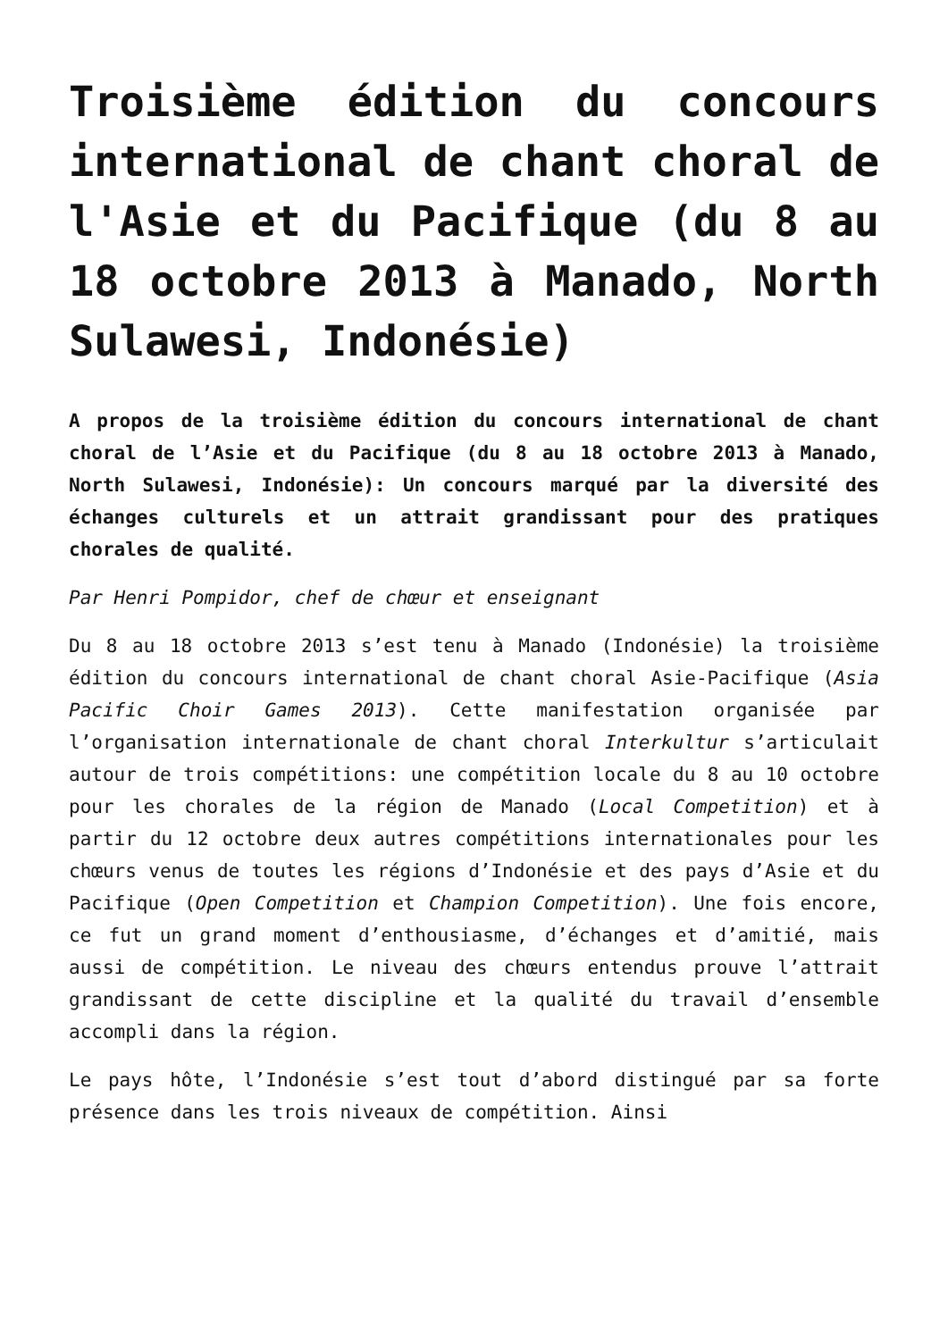Troisième édition du concours international de chant choral de l'Asie et du Pacifique (du 8 au 18 octobre 2013 à Manado, North Sulawesi, Indonésie)
A propos de la troisième édition du concours international de chant choral de l’Asie et du Pacifique (du 8 au 18 octobre 2013 à Manado, North Sulawesi, Indonésie): Un concours marqué par la diversité des échanges culturels et un attrait grandissant pour des pratiques chorales de qualité.
Par Henri Pompidor, chef de chœur et enseignant
Du 8 au 18 octobre 2013 s’est tenu à Manado (Indonésie) la troisième édition du concours international de chant choral Asie-Pacifique (Asia Pacific Choir Games 2013). Cette manifestation organisée par l’organisation internationale de chant choral Interkultur s’articulait autour de trois compétitions: une compétition locale du 8 au 10 octobre pour les chorales de la région de Manado (Local Competition) et à partir du 12 octobre deux autres compétitions internationales pour les chœurs venus de toutes les régions d’Indonésie et des pays d’Asie et du Pacifique (Open Competition et Champion Competition). Une fois encore, ce fut un grand moment d’enthousiasme, d’échanges et d’amitié, mais aussi de compétition. Le niveau des chœurs entendus prouve l’attrait grandissant de cette discipline et la qualité du travail d’ensemble accompli dans la région.
Le pays hôte, l’Indonésie s’est tout d’abord distingué par sa forte présence dans les trois niveaux de compétition. Ainsi